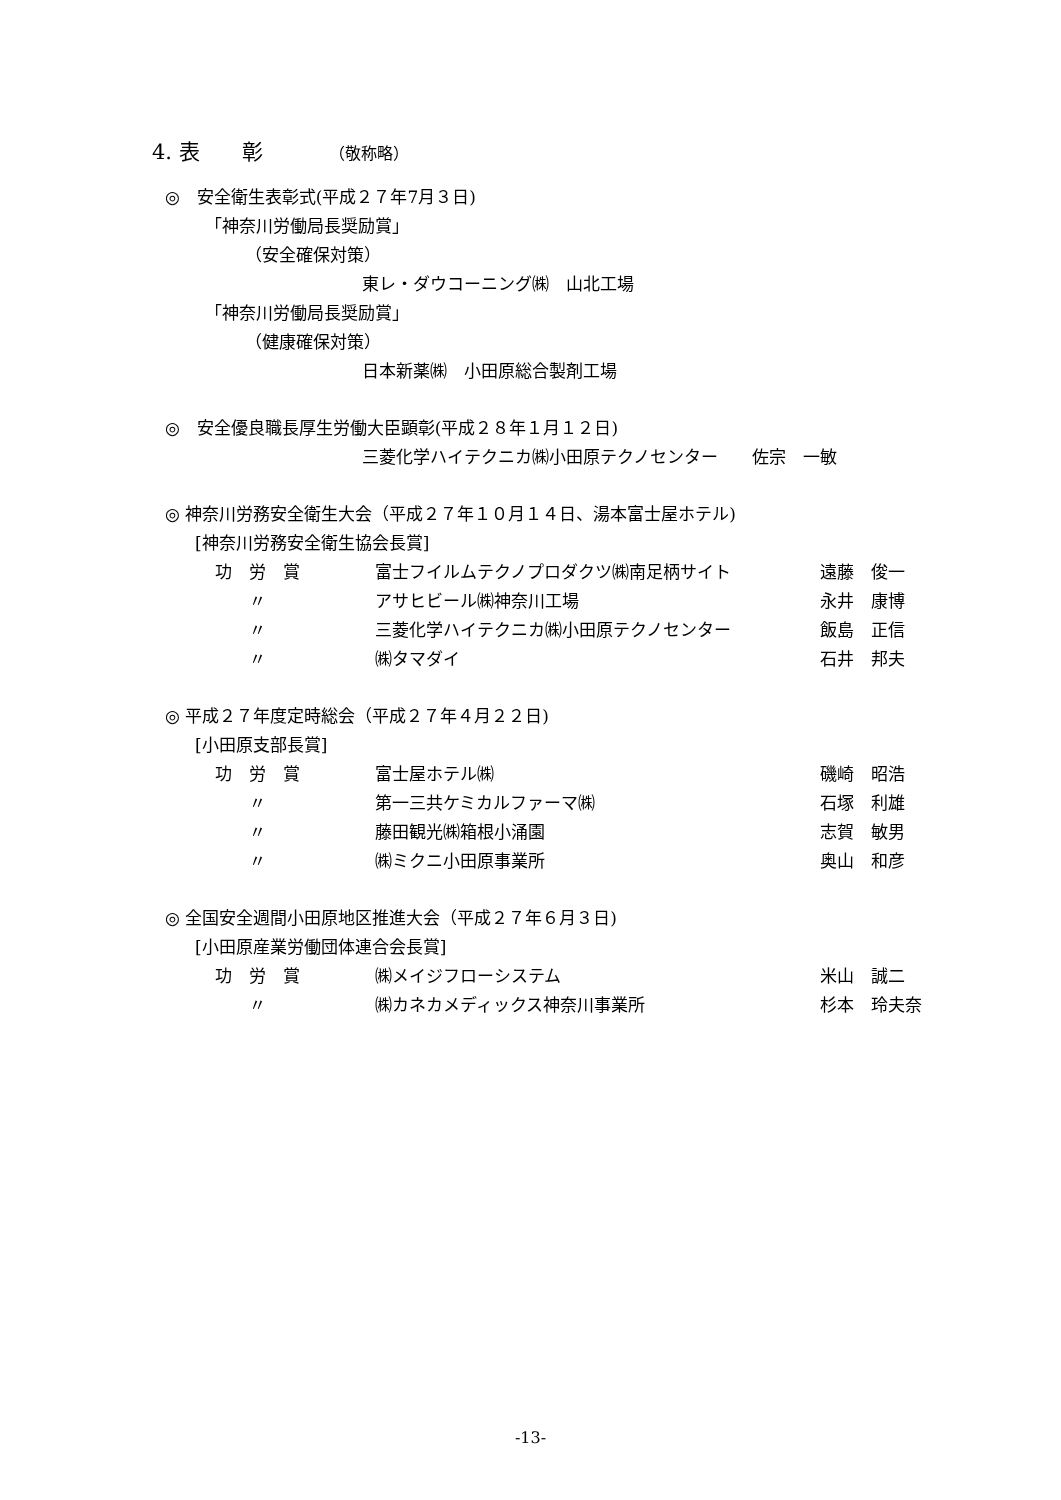4. 表　　彰 （敬称略）
◎　安全衛生表彰式(平成２７年7月３日)
「神奈川労働局長奨励賞」
（安全確保対策）
東レ・ダウコーニング㈱　山北工場
「神奈川労働局長奨励賞」
（健康確保対策）
日本新薬㈱　小田原総合製剤工場
◎　安全優良職長厚生労働大臣顕彰(平成２８年１月１２日)
三菱化学ハイテクニカ㈱小田原テクノセンター　　佐宗　一敏
◎ 神奈川労務安全衛生大会（平成２７年１０月１４日、湯本富士屋ホテル)
[神奈川労務安全衛生協会長賞]
| 功 労 賞 | 富士フイルムテクノプロダクツ㈱南足柄サイト | 遠藤 俊一 |
| 〃 | アサヒビール㈱神奈川工場 | 永井 康博 |
| 〃 | 三菱化学ハイテクニカ㈱小田原テクノセンター | 飯島 正信 |
| 〃 | ㈱タマダイ | 石井 邦夫 |
◎ 平成２７年度定時総会（平成２７年４月２２日)
[小田原支部長賞]
| 功 労 賞 | 富士屋ホテル㈱ | 磯崎 昭浩 |
| 〃 | 第一三共ケミカルファーマ㈱ | 石塚 利雄 |
| 〃 | 藤田観光㈱箱根小涌園 | 志賀 敏男 |
| 〃 | ㈱ミクニ小田原事業所 | 奥山 和彦 |
◎ 全国安全週間小田原地区推進大会（平成２７年６月３日)
[小田原産業労働団体連合会長賞]
| 功 労 賞 | ㈱メイジフローシステム | 米山 誠二 |
| 〃 | ㈱カネカメディックス神奈川事業所 | 杉本 玲夫奈 |
-13-